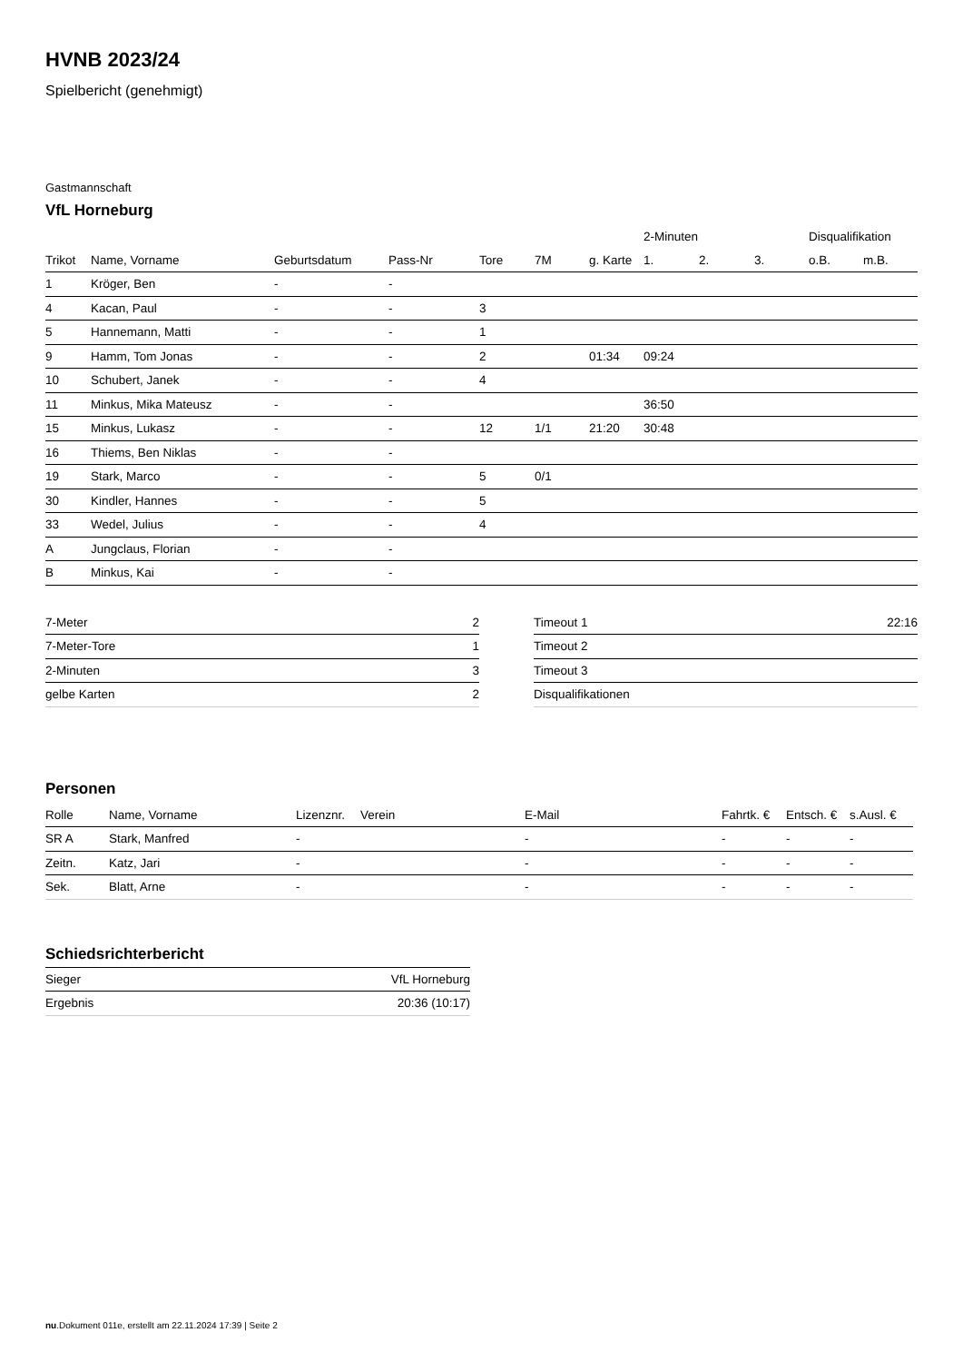HVNB 2023/24
Spielbericht (genehmigt)
Gastmannschaft
VfL Horneburg
| | | | | | | | 2-Minuten | | | Disqualifikation | |
| --- | --- | --- | --- | --- | --- | --- | --- | --- | --- | --- | --- |
| Trikot | Name, Vorname | Geburtsdatum | Pass-Nr | Tore | 7M | g. Karte | 1. | 2. | 3. | o.B. | m.B. |
| 1 | Kröger, Ben | - | - | | | | | | | | |
| 4 | Kacan, Paul | - | - | 3 | | | | | | | |
| 5 | Hannemann, Matti | - | - | 1 | | | | | | | |
| 9 | Hamm, Tom Jonas | - | - | 2 | | 01:34 | 09:24 | | | | |
| 10 | Schubert, Janek | - | - | 4 | | | | | | | |
| 11 | Minkus, Mika Mateusz | - | - | | | | 36:50 | | | | |
| 15 | Minkus, Lukasz | - | - | 12 | 1/1 | 21:20 | 30:48 | | | | |
| 16 | Thiems, Ben Niklas | - | - | | | | | | | | |
| 19 | Stark, Marco | - | - | 5 | 0/1 | | | | | | |
| 30 | Kindler, Hannes | - | - | 5 | | | | | | | |
| 33 | Wedel, Julius | - | - | 4 | | | | | | | |
| A | Jungclaus, Florian | - | - | | | | | | | | |
| B | Minkus, Kai | - | - | | | | | | | | |
| 7-Meter | 2 |
| 7-Meter-Tore | 1 |
| 2-Minuten | 3 |
| gelbe Karten | 2 |
| Timeout 1 | 22:16 |
| Timeout 2 | |
| Timeout 3 | |
| Disqualifikationen | |
Personen
| Rolle | Name, Vorname | Lizenznr. | Verein | E-Mail | Fahrtk. € | Entsch. € | s.Ausl. € |
| --- | --- | --- | --- | --- | --- | --- | --- |
| SR A | Stark, Manfred | - | | - | - | - | - |
| Zeitn. | Katz, Jari | - | | - | - | - | - |
| Sek. | Blatt, Arne | - | | - | - | - | - |
Schiedsrichterbericht
| Sieger | VfL Horneburg |
| Ergebnis | 20:36 (10:17) |
nu.Dokument 011e, erstellt am 22.11.2024 17:39 | Seite 2